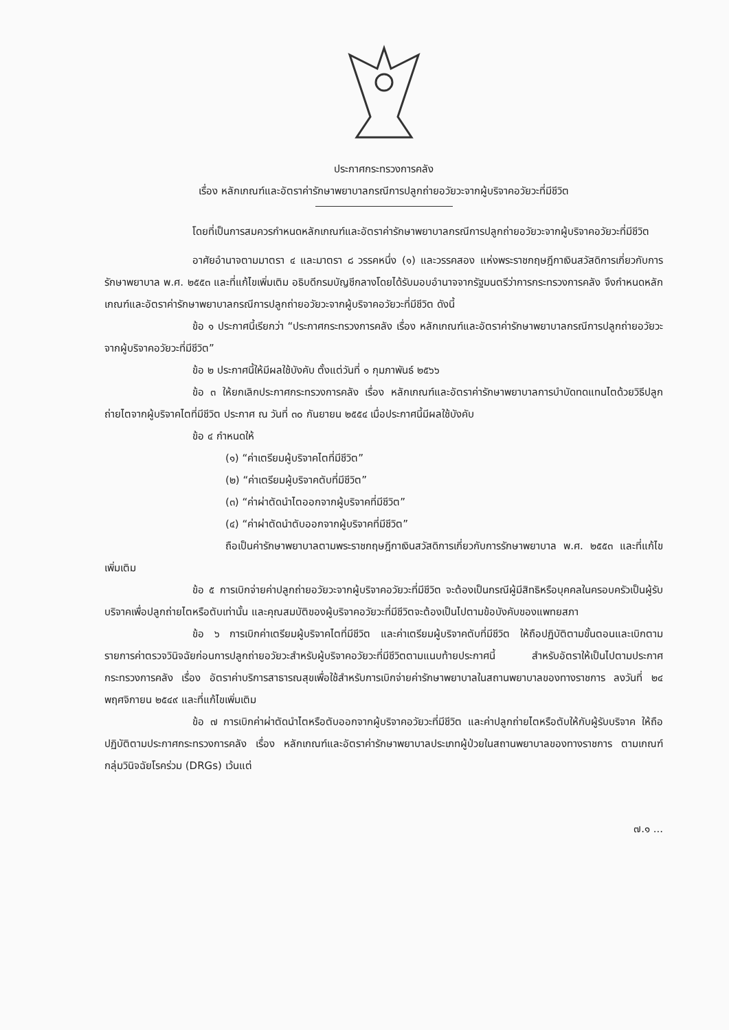ประกาศกระทรวงการคลัง
เรื่อง หลักเกณฑ์และอัตราค่ารักษาพยาบาลกรณีการปลูกถ่ายอวัยวะจากผู้บริจาคอวัยวะที่มีชีวิต
โดยที่เป็นการสมควรกำหนดหลักเกณฑ์และอัตราค่ารักษาพยาบาลกรณีการปลูกถ่ายอวัยวะจากผู้บริจาคอวัยวะที่มีชีวิต
อาศัยอำนาจตามมาตรา ๔ และมาตรา ๘ วรรคหนึ่ง (๑) และวรรคสอง แห่งพระราชกฤษฎีกาเงินสวัสดิการเกี่ยวกับการรักษาพยาบาล พ.ศ. ๒๕๕๓ และที่แก้ไขเพิ่มเติม อธิบดีกรมบัญชีกลางโดยได้รับมอบอำนาจจากรัฐมนตรีว่าการกระทรวงการคลัง จึงกำหนดหลักเกณฑ์และอัตราค่ารักษาพยาบาลกรณีการปลูกถ่ายอวัยวะจากผู้บริจาคอวัยวะที่มีชีวิต ดังนี้
ข้อ ๑ ประกาศนี้เรียกว่า “ประกาศกระทรวงการคลัง เรื่อง หลักเกณฑ์และอัตราค่ารักษาพยาบาลกรณีการปลูกถ่ายอวัยวะจากผู้บริจาคอวัยวะที่มีชีวิต”
ข้อ ๒ ประกาศนี้ให้มีผลใช้บังคับ ตั้งแต่วันที่ ๑ กุมภาพันธ์ ๒๕๖๖
ข้อ ๓ ให้ยกเลิกประกาศกระทรวงการคลัง เรื่อง หลักเกณฑ์และอัตราค่ารักษาพยาบาลการบำบัดทดแทนไตด้วยวิธีปลูกถ่ายไตจากผู้บริจาคไตที่มีชีวิต ประกาศ ณ วันที่ ๓๐ กันยายน ๒๕๕๔ เมื่อประกาศนี้มีผลใช้บังคับ
ข้อ ๔ กำหนดให้
(๑) “ค่าเตรียมผู้บริจาคไตที่มีชีวิต”
(๒) “ค่าเตรียมผู้บริจาคตับที่มีชีวิต”
(๓) “ค่าผ่าตัดนำไตออกจากผู้บริจาคที่มีชีวิต”
(๔) “ค่าผ่าตัดนำตับออกจากผู้บริจาคที่มีชีวิต”
ถือเป็นค่ารักษาพยาบาลตามพระราชกฤษฎีกาเงินสวัสดิการเกี่ยวกับการรักษาพยาบาล พ.ศ. ๒๕๕๓ และที่แก้ไขเพิ่มเติม
ข้อ ๕ การเบิกจ่ายค่าปลูกถ่ายอวัยวะจากผู้บริจาคอวัยวะที่มีชีวิต จะต้องเป็นกรณีผู้มีสิทธิหรือบุคคลในครอบครัวเป็นผู้รับบริจาคเพื่อปลูกถ่ายไตหรือตับเท่านั้น และคุณสมบัติของผู้บริจาคอวัยวะที่มีชีวิตจะต้องเป็นไปตามข้อบังคับของแพทยสภา
ข้อ ๖ การเบิกค่าเตรียมผู้บริจาคไตที่มีชีวิต และค่าเตรียมผู้บริจาคตับที่มีชีวิต ให้ถือปฏิบัติตามขั้นตอนและเบิกตามรายการค่าตรวจวินิจฉัยก่อนการปลูกถ่ายอวัยวะสำหรับผู้บริจาคอวัยวะที่มีชีวิตตามแนบท้ายประกาศนี้ สำหรับอัตราให้เป็นไปตามประกาศกระทรวงการคลัง เรื่อง อัตราค่าบริการสาธารณสุขเพื่อใช้สำหรับการเบิกจ่ายค่ารักษาพยาบาลในสถานพยาบาลของทางราชการ ลงวันที่ ๒๔ พฤศจิกายน ๒๕๔๙ และที่แก้ไขเพิ่มเติม
ข้อ ๗ การเบิกค่าผ่าตัดนำไตหรือตับออกจากผู้บริจาคอวัยวะที่มีชีวิต และค่าปลูกถ่ายไตหรือตับให้กับผู้รับบริจาค ให้ถือปฏิบัติตามประกาศกระทรวงการคลัง เรื่อง หลักเกณฑ์และอัตราค่ารักษาพยาบาลประเภทผู้ป่วยในสถานพยาบาลของทางราชการ ตามเกณฑ์กลุ่มวินิจฉัยโรคร่วม (DRGs) เว้นแต่
๗.๑ ...